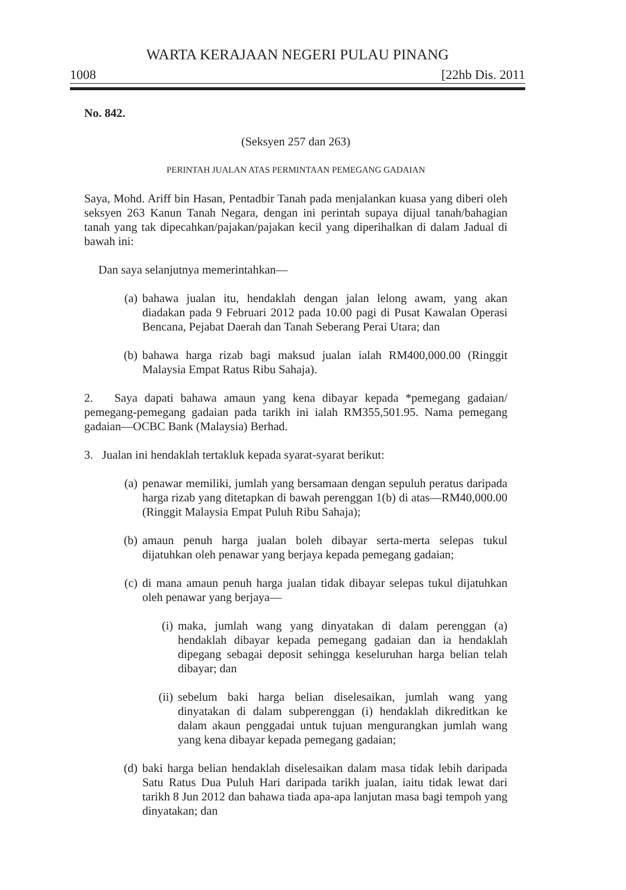WARTA KERAJAAN NEGERI PULAU PINANG
1008 [22hb Dis. 2011
No. 842.
(Seksyen 257 dan 263)
PERINTAH JUALAN ATAS PERMINTAAN PEMEGANG GADAIAN
Saya, Mohd. Ariff bin Hasan, Pentadbir Tanah pada menjalankan kuasa yang diberi oleh seksyen 263 Kanun Tanah Negara, dengan ini perintah supaya dijual tanah/bahagian tanah yang tak dipecahkan/pajakan/pajakan kecil yang diperihalkan di dalam Jadual di bawah ini:
Dan saya selanjutnya memerintahkan—
(a) bahawa jualan itu, hendaklah dengan jalan lelong awam, yang akan diadakan pada 9 Februari 2012 pada 10.00 pagi di Pusat Kawalan Operasi Bencana, Pejabat Daerah dan Tanah Seberang Perai Utara; dan
(b) bahawa harga rizab bagi maksud jualan ialah RM400,000.00 (Ringgit Malaysia Empat Ratus Ribu Sahaja).
2. Saya dapati bahawa amaun yang kena dibayar kepada *pemegang gadaian/ pemegang-pemegang gadaian pada tarikh ini ialah RM355,501.95. Nama pemegang gadaian—OCBC Bank (Malaysia) Berhad.
3. Jualan ini hendaklah tertakluk kepada syarat-syarat berikut:
(a) penawar memiliki, jumlah yang bersamaan dengan sepuluh peratus daripada harga rizab yang ditetapkan di bawah perenggan 1(b) di atas—RM40,000.00 (Ringgit Malaysia Empat Puluh Ribu Sahaja);
(b) amaun penuh harga jualan boleh dibayar serta-merta selepas tukul dijatuhkan oleh penawar yang berjaya kepada pemegang gadaian;
(c) di mana amaun penuh harga jualan tidak dibayar selepas tukul dijatuhkan oleh penawar yang berjaya—
(i) maka, jumlah wang yang dinyatakan di dalam perenggan (a) hendaklah dibayar kepada pemegang gadaian dan ia hendaklah dipegang sebagai deposit sehingga keseluruhan harga belian telah dibayar; dan
(ii) sebelum baki harga belian diselesaikan, jumlah wang yang dinyatakan di dalam subperenggan (i) hendaklah dikreditkan ke dalam akaun penggadai untuk tujuan mengurangkan jumlah wang yang kena dibayar kepada pemegang gadaian;
(d) baki harga belian hendaklah diselesaikan dalam masa tidak lebih daripada Satu Ratus Dua Puluh Hari daripada tarikh jualan, iaitu tidak lewat dari tarikh 8 Jun 2012 dan bahawa tiada apa-apa lanjutan masa bagi tempoh yang dinyatakan; dan